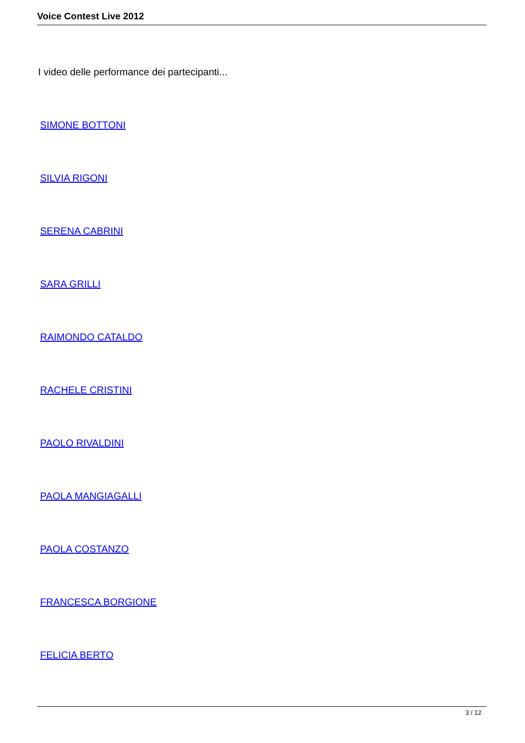Voice Contest Live 2012
I video delle performance dei partecipanti...
SIMONE BOTTONI
SILVIA RIGONI
SERENA CABRINI
SARA GRILLI
RAIMONDO CATALDO
RACHELE CRISTINI
PAOLO RIVALDINI
PAOLA MANGIAGALLI
PAOLA COSTANZO
FRANCESCA BORGIONE
FELICIA BERTO
3 / 12